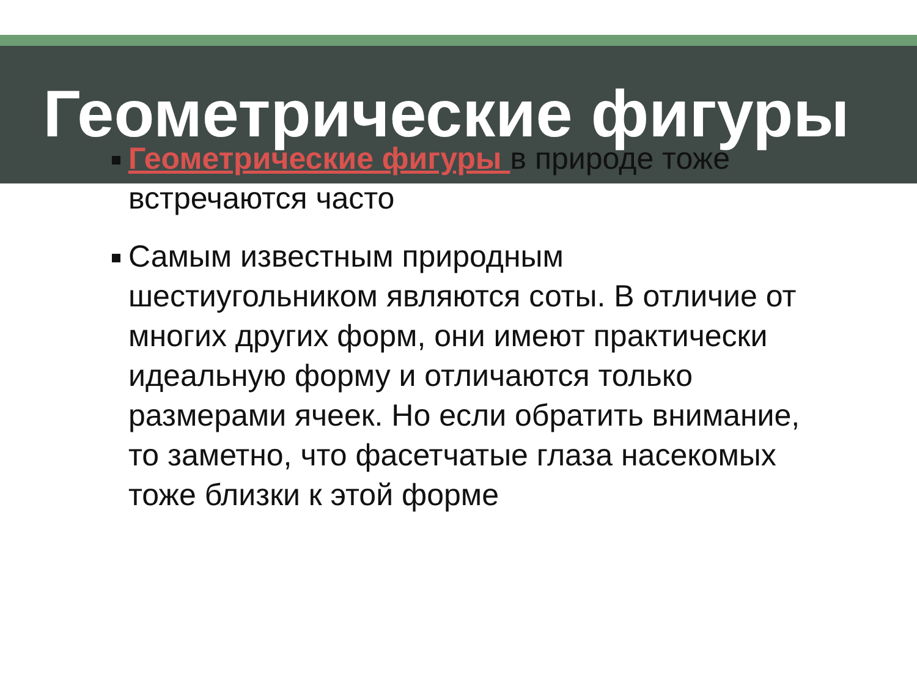Геометрические фигуры
Геометрические фигуры в природе тоже встречаются часто
Самым известным природным шестиугольником являются соты. В отличие от многих других форм, они имеют практически идеальную форму и отличаются только размерами ячеек. Но если обратить внимание, то заметно, что фасетчатые глаза насекомых тоже близки к этой форме